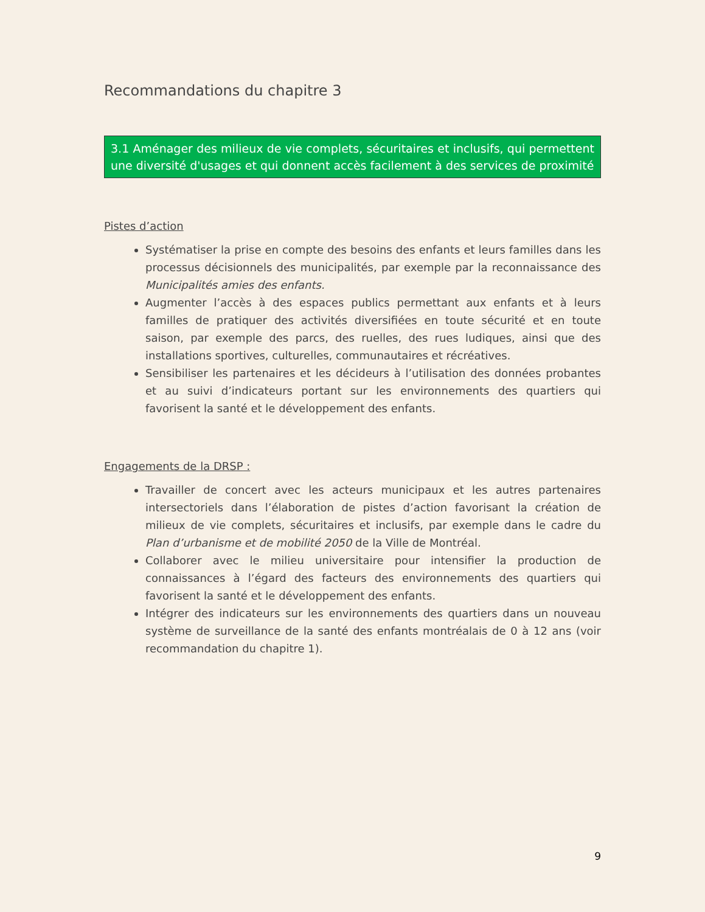Recommandations du chapitre 3
3.1 Aménager des milieux de vie complets, sécuritaires et inclusifs, qui permettent une diversité d'usages et qui donnent accès facilement à des services de proximité
Pistes d’action
Systématiser la prise en compte des besoins des enfants et leurs familles dans les processus décisionnels des municipalités, par exemple par la reconnaissance des Municipalités amies des enfants.
Augmenter l’accès à des espaces publics permettant aux enfants et à leurs familles de pratiquer des activités diversifiées en toute sécurité et en toute saison, par exemple des parcs, des ruelles, des rues ludiques, ainsi que des installations sportives, culturelles, communautaires et récréatives.
Sensibiliser les partenaires et les décideurs à l’utilisation des données probantes et au suivi d’indicateurs portant sur les environnements des quartiers qui favorisent la santé et le développement des enfants.
Engagements de la DRSP :
Travailler de concert avec les acteurs municipaux et les autres partenaires intersectoriels dans l’élaboration de pistes d’action favorisant la création de milieux de vie complets, sécuritaires et inclusifs, par exemple dans le cadre du Plan d’urbanisme et de mobilité 2050 de la Ville de Montréal.
Collaborer avec le milieu universitaire pour intensifier la production de connaissances à l’égard des facteurs des environnements des quartiers qui favorisent la santé et le développement des enfants.
Intégrer des indicateurs sur les environnements des quartiers dans un nouveau système de surveillance de la santé des enfants montréalais de 0 à 12 ans (voir recommandation du chapitre 1).
9